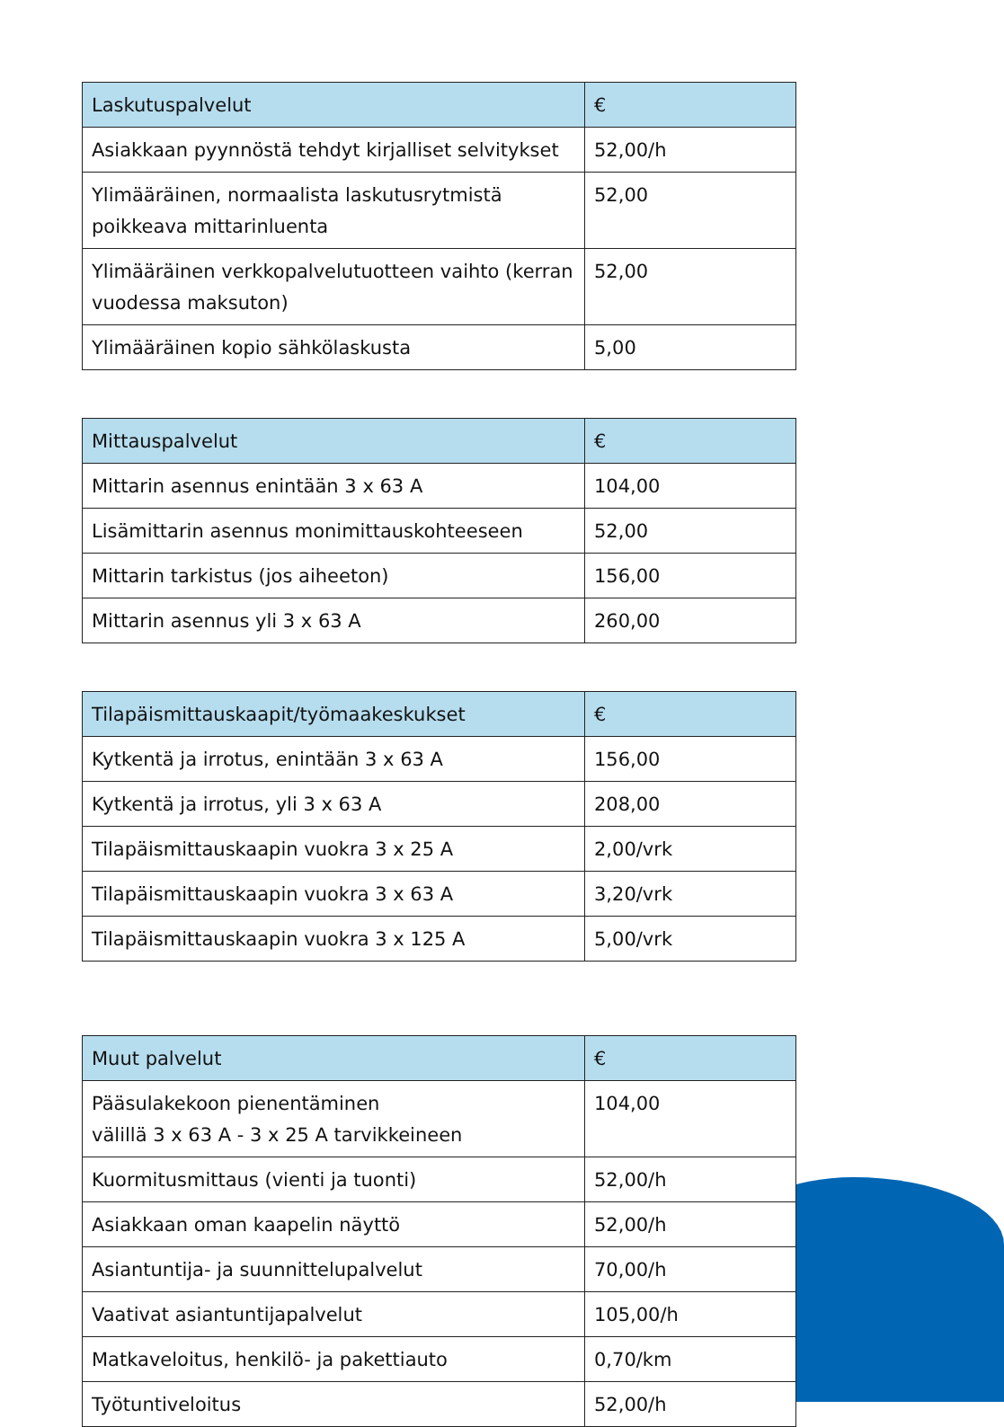| Laskutuspalvelut | € |
| --- | --- |
| Asiakkaan pyynnöstä tehdyt kirjalliset selvitykset | 52,00/h |
| Ylimääräinen, normaalista laskutusrytmistä poikkeava mittarinluenta | 52,00 |
| Ylimääräinen verkkopalvelutuotteen vaihto (kerran vuodessa maksuton) | 52,00 |
| Ylimääräinen kopio sähkölaskusta | 5,00 |
| Mittauspalvelut | € |
| --- | --- |
| Mittarin asennus enintään 3 x 63 A | 104,00 |
| Lisämittarin asennus monimittauskohteeseen | 52,00 |
| Mittarin tarkistus (jos aiheeton) | 156,00 |
| Mittarin asennus yli 3 x 63 A | 260,00 |
| Tilapäismittauskaapit/työmaakeskukset | € |
| --- | --- |
| Kytkentä ja irrotus, enintään 3 x 63 A | 156,00 |
| Kytkentä ja irrotus, yli 3 x 63 A | 208,00 |
| Tilapäismittauskaapin vuokra 3 x 25 A | 2,00/vrk |
| Tilapäismittauskaapin vuokra 3 x 63 A | 3,20/vrk |
| Tilapäismittauskaapin vuokra 3 x 125 A | 5,00/vrk |
| Muut palvelut | € |
| --- | --- |
| Pääsulakekoon pienentäminen välillä 3 x 63 A - 3 x 25 A tarvikkeineen | 104,00 |
| Kuormitusmittaus (vienti ja tuonti) | 52,00/h |
| Asiakkaan oman kaapelin näyttö | 52,00/h |
| Asiantuntija- ja suunnittelupalvelut | 70,00/h |
| Vaativat asiantuntijapalvelut | 105,00/h |
| Matkaveloitus, henkilö- ja pakettiauto | 0,70/km |
| Työtuntiveloitus | 52,00/h |